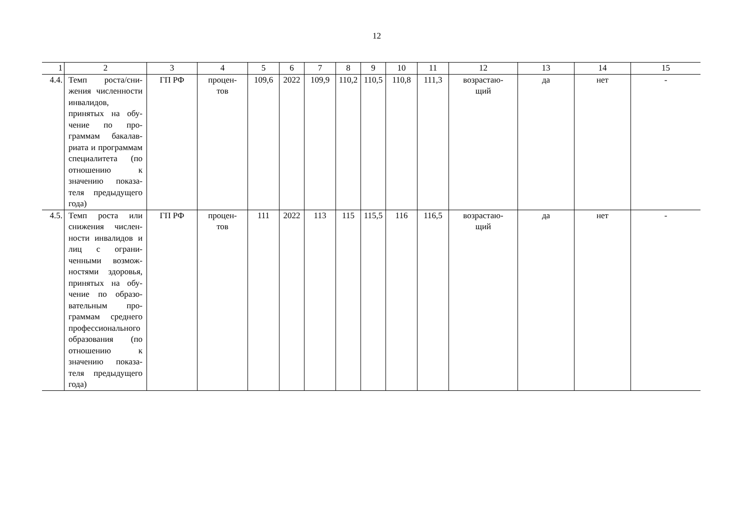12
| 1 | 2 | 3 | 4 | 5 | 6 | 7 | 8 | 9 | 10 | 11 | 12 | 13 | 14 | 15 |
| --- | --- | --- | --- | --- | --- | --- | --- | --- | --- | --- | --- | --- | --- | --- |
| 4.4. | Темп роста/сни­жения численно­сти инвалидов, принятых на обу­чение по про­граммам бакалав­риата и програм­мам специалитета (по отношению к значению показа­теля предыдущего года) | ГП РФ | процен- тов | 109,6 | 2022 | 109,9 | 110,2 | 110,5 | 110,8 | 111,3 | возрастаю- щий | да | нет | - |
| 4.5. | Темп роста или снижения числен­ности инвалидов и лиц с ограни­ченными возмож­ностями здоровья, принятых на обу­чение по образо­вательным про­граммам среднего профессионально­го образования (по отношению к значению показа­теля предыдущего года) | ГП РФ | процен- тов | 111 | 2022 | 113 | 115 | 115,5 | 116 | 116,5 | возрастаю- щий | да | нет | - |